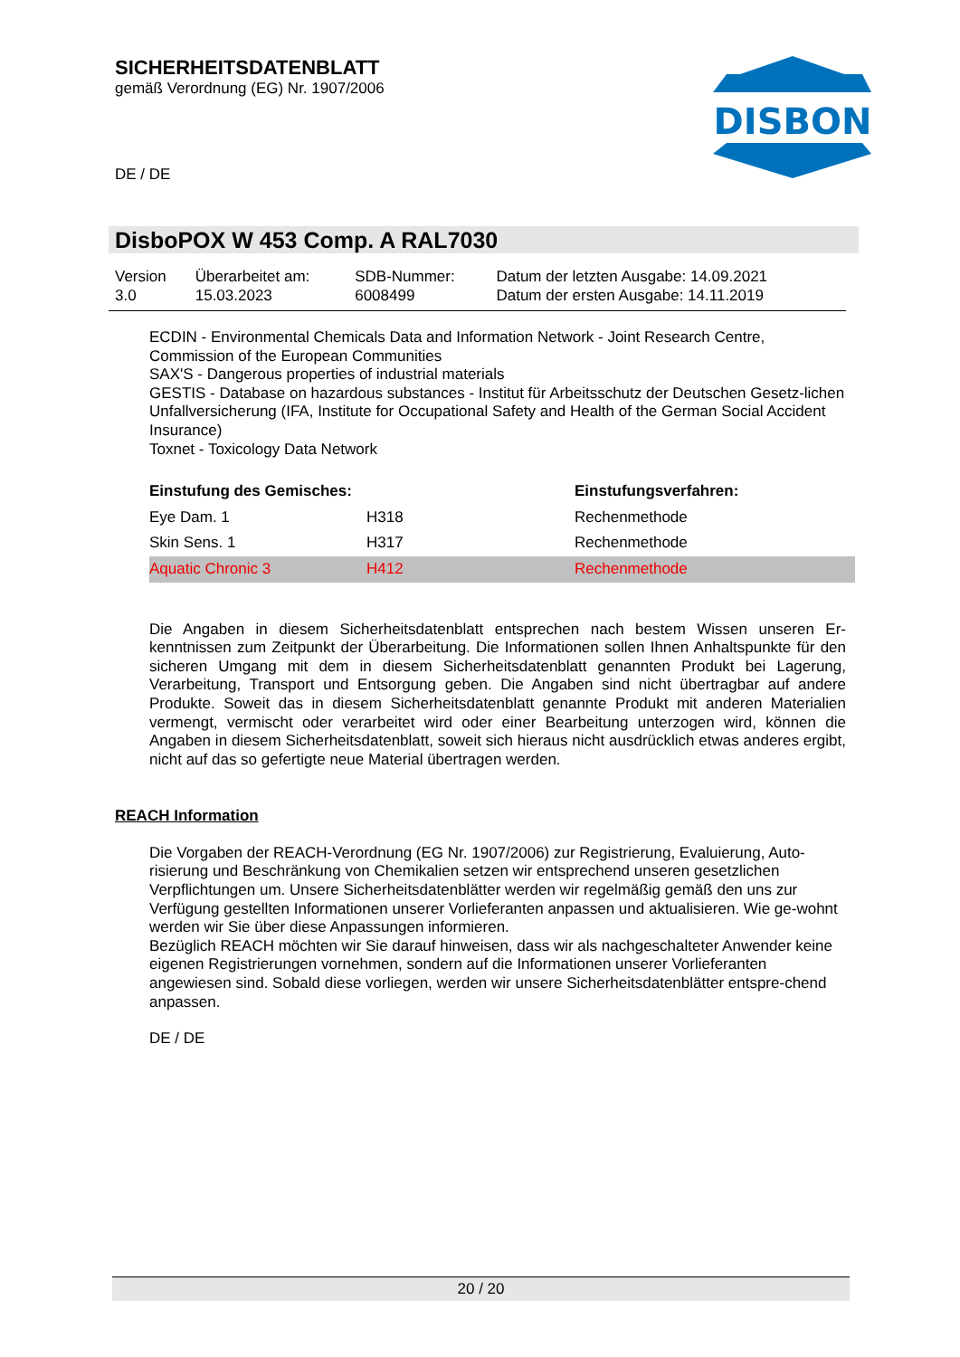SICHERHEITSDATENBLATT
gemäß Verordnung (EG) Nr. 1907/2006
DE / DE
DISBON
DisboPOX W 453 Comp. A RAL7030
| Version 3.0 | Überarbeitet am: 15.03.2023 | SDB-Nummer: 6008499 | Datum der letzten Ausgabe: 14.09.2021 Datum der ersten Ausgabe: 14.11.2019 |
ECDIN - Environmental Chemicals Data and Information Network - Joint Research Centre, Commission of the European Communities
SAX'S - Dangerous properties of industrial materials
GESTIS - Database on hazardous substances - Institut für Arbeitsschutz der Deutschen Gesetz-lichen Unfallversicherung (IFA, Institute for Occupational Safety and Health of the German Social Accident Insurance)
Toxnet - Toxicology Data Network
| Einstufung des Gemisches: | | Einstufungsverfahren: |
| --- | --- | --- |
| Eye Dam. 1 | H318 | Rechenmethode |
| Skin Sens. 1 | H317 | Rechenmethode |
| Aquatic Chronic 3 | H412 | Rechenmethode |
Die Angaben in diesem Sicherheitsdatenblatt entsprechen nach bestem Wissen unseren Er-kenntnissen zum Zeitpunkt der Überarbeitung. Die Informationen sollen Ihnen Anhaltspunkte für den sicheren Umgang mit dem in diesem Sicherheitsdatenblatt genannten Produkt bei Lagerung, Verarbeitung, Transport und Entsorgung geben. Die Angaben sind nicht übertragbar auf andere Produkte. Soweit das in diesem Sicherheitsdatenblatt genannte Produkt mit anderen Materialien vermengt, vermischt oder verarbeitet wird oder einer Bearbeitung unterzogen wird, können die Angaben in diesem Sicherheitsdatenblatt, soweit sich hieraus nicht ausdrücklich etwas anderes ergibt, nicht auf das so gefertigte neue Material übertragen werden.
REACH Information
Die Vorgaben der REACH-Verordnung (EG Nr. 1907/2006) zur Registrierung, Evaluierung, Auto-risierung und Beschränkung von Chemikalien setzen wir entsprechend unseren gesetzlichen Verpflichtungen um. Unsere Sicherheitsdatenblätter werden wir regelmäßig gemäß den uns zur Verfügung gestellten Informationen unserer Vorlieferanten anpassen und aktualisieren. Wie ge-wohnt werden wir Sie über diese Anpassungen informieren.
Bezüglich REACH möchten wir Sie darauf hinweisen, dass wir als nachgeschalteter Anwender keine eigenen Registrierungen vornehmen, sondern auf die Informationen unserer Vorlieferanten angewiesen sind. Sobald diese vorliegen, werden wir unsere Sicherheitsdatenblätter entspre-chend anpassen.
DE / DE
20 / 20